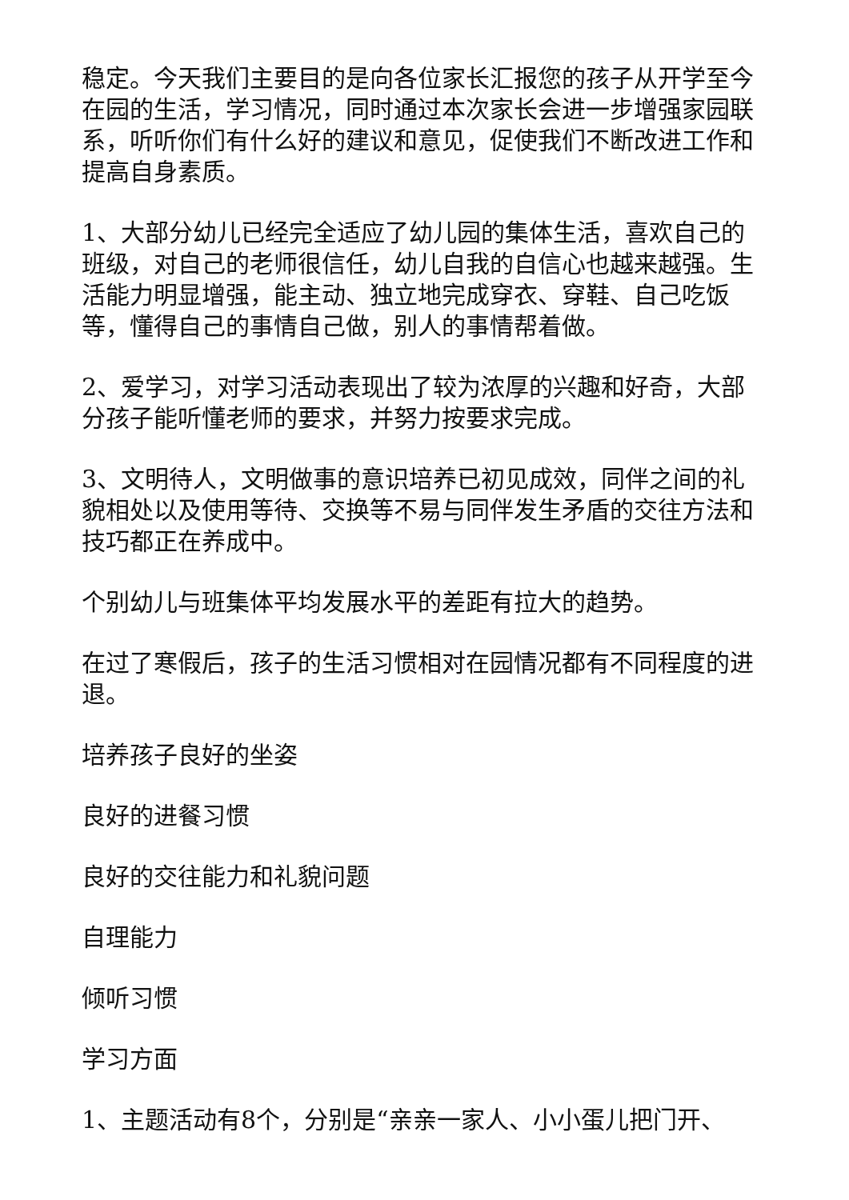稳定。今天我们主要目的是向各位家长汇报您的孩子从开学至今在园的生活，学习情况，同时通过本次家长会进一步增强家园联系，听听你们有什么好的建议和意见，促使我们不断改进工作和提高自身素质。
1、大部分幼儿已经完全适应了幼儿园的集体生活，喜欢自己的班级，对自己的老师很信任，幼儿自我的自信心也越来越强。生活能力明显增强，能主动、独立地完成穿衣、穿鞋、自己吃饭等，懂得自己的事情自己做，别人的事情帮着做。
2、爱学习，对学习活动表现出了较为浓厚的兴趣和好奇，大部分孩子能听懂老师的要求，并努力按要求完成。
3、文明待人，文明做事的意识培养已初见成效，同伴之间的礼貌相处以及使用等待、交换等不易与同伴发生矛盾的交往方法和技巧都正在养成中。
个别幼儿与班集体平均发展水平的差距有拉大的趋势。
在过了寒假后，孩子的生活习惯相对在园情况都有不同程度的进退。
培养孩子良好的坐姿
良好的进餐习惯
良好的交往能力和礼貌问题
自理能力
倾听习惯
学习方面
1、主题活动有8个，分别是“亲亲一家人、小小蛋儿把门开、